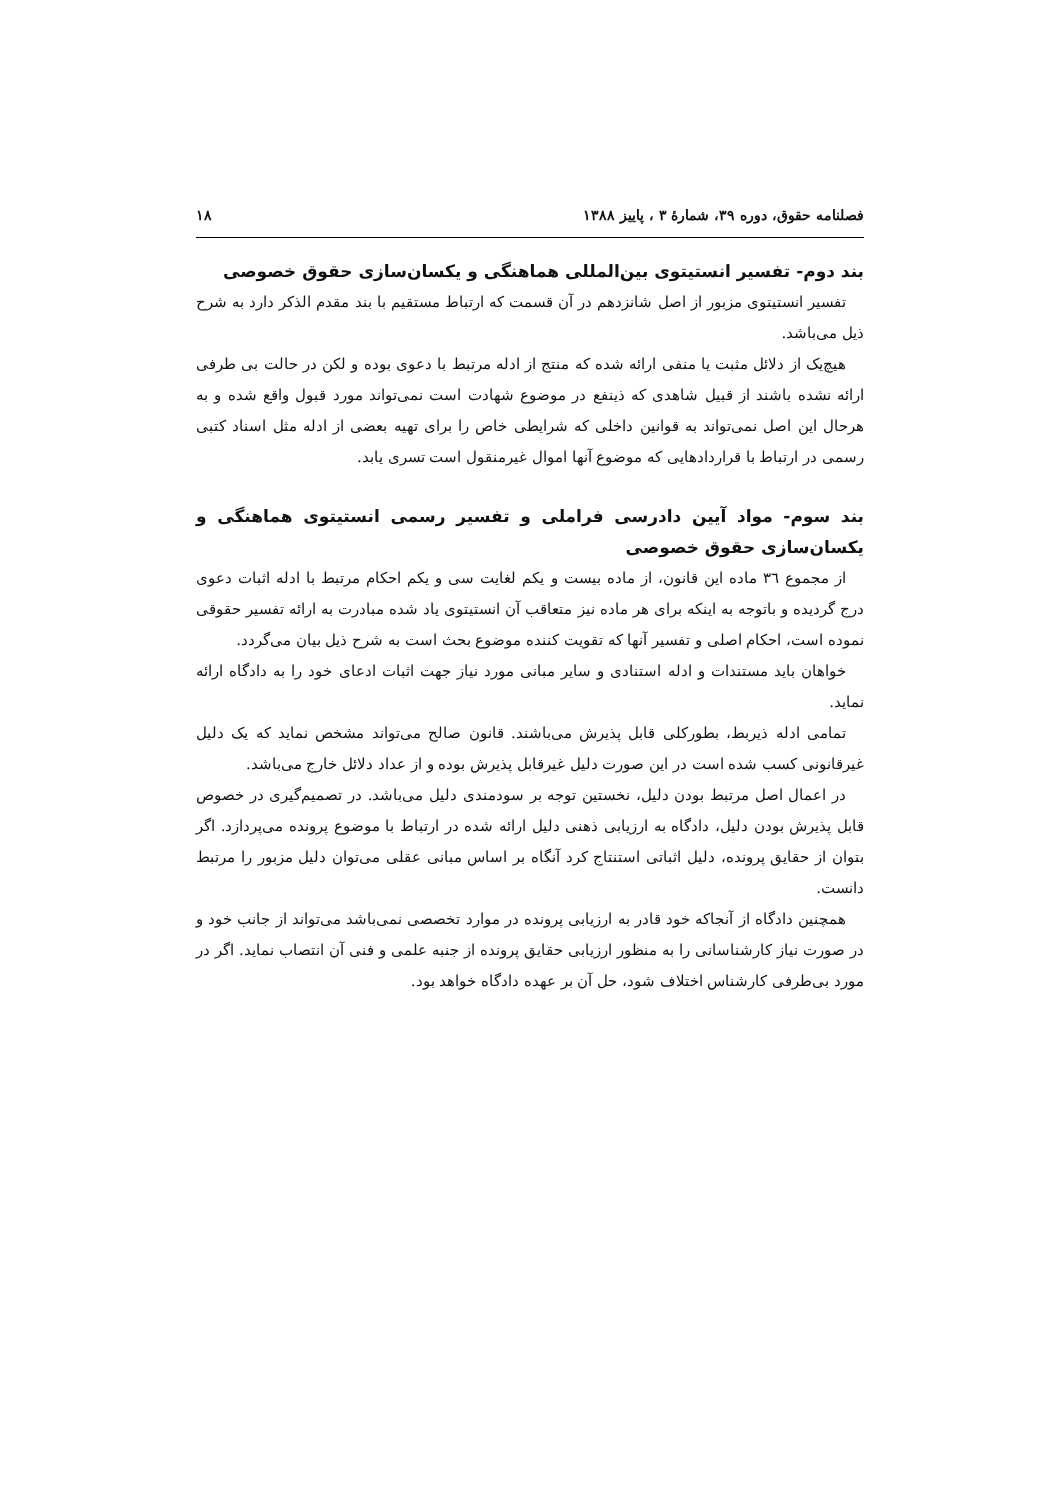فصلنامه حقوق، دوره ۳۹، شمارهٔ ۳ ، پاییز ۱۳۸۸ ۱۸
بند دوم- تفسیر انستیتوی بین‌المللی هماهنگی و یکسان‌سازی حقوق خصوصی
تفسیر انستیتوی مزبور از اصل شانزدهم در آن قسمت که ارتباط مستقیم با بند مقدم الذکر دارد به شرح ذیل می‌باشد.
هیچ‌یک از دلائل مثبت یا منفی ارائه شده که منتج از ادله مرتبط با دعوی بوده و لکن در حالت بی طرفی ارائه نشده باشند از قبیل شاهدی که ذینفع در موضوع شهادت است نمی‌تواند مورد قبول واقع شده و به هرحال این اصل نمی‌تواند به قوانین داخلی که شرایطی خاص را برای تهیه بعضی از ادله مثل اسناد کتبی رسمی در ارتباط با قراردادهایی که موضوع آنها اموال غیرمنقول است تسری یابد.
بند سوم- مواد آیین دادرسی فراملی و تفسیر رسمی انستیتوی هماهنگی و یکسان‌سازی حقوق خصوصی
از مجموع ٣٦ ماده این قانون، از ماده بیست و یکم لغایت سی و یکم احکام مرتبط با ادله اثبات دعوی درج گردیده و باتوجه به اینکه برای هر ماده نیز متعاقب آن انستیتوی یاد شده مبادرت به ارائه تفسیر حقوقی نموده است، احکام اصلی و تفسیر آنها که تقویت کننده موضوع بحث است به شرح ذیل بیان می‌گردد.
خواهان باید مستندات و ادله استنادی و سایر مبانی مورد نیاز جهت اثبات ادعای خود را به دادگاه ارائه نماید.
تمامی ادله ذیربط، بطورکلی قابل پذیرش می‌باشند. قانون صالح می‌تواند مشخص نماید که یک دلیل غیرقانونی کسب شده است در این صورت دلیل غیرقابل پذیرش بوده و از عداد دلائل خارج می‌باشد.
در اعمال اصل مرتبط بودن دلیل، نخستین توجه بر سودمندی دلیل می‌باشد. در تصمیم‌گیری در خصوص قابل پذیرش بودن دلیل، دادگاه به ارزیابی ذهنی دلیل ارائه شده در ارتباط با موضوع پرونده می‌پردازد. اگر بتوان از حقایق پرونده، دلیل اثباتی استنتاج کرد آنگاه بر اساس مبانی عقلی می‌توان دلیل مزبور را مرتبط دانست.
همچنین دادگاه از آنجاکه خود قادر به ارزیابی پرونده در موارد تخصصی نمی‌باشد می‌تواند از جانب خود و در صورت نیاز کارشناسانی را به منظور ارزیابی حقایق پرونده از جنبه علمی و فنی آن انتصاب نماید. اگر در مورد بی‌طرفی کارشناس اختلاف شود، حل آن بر عهده دادگاه خواهد بود.